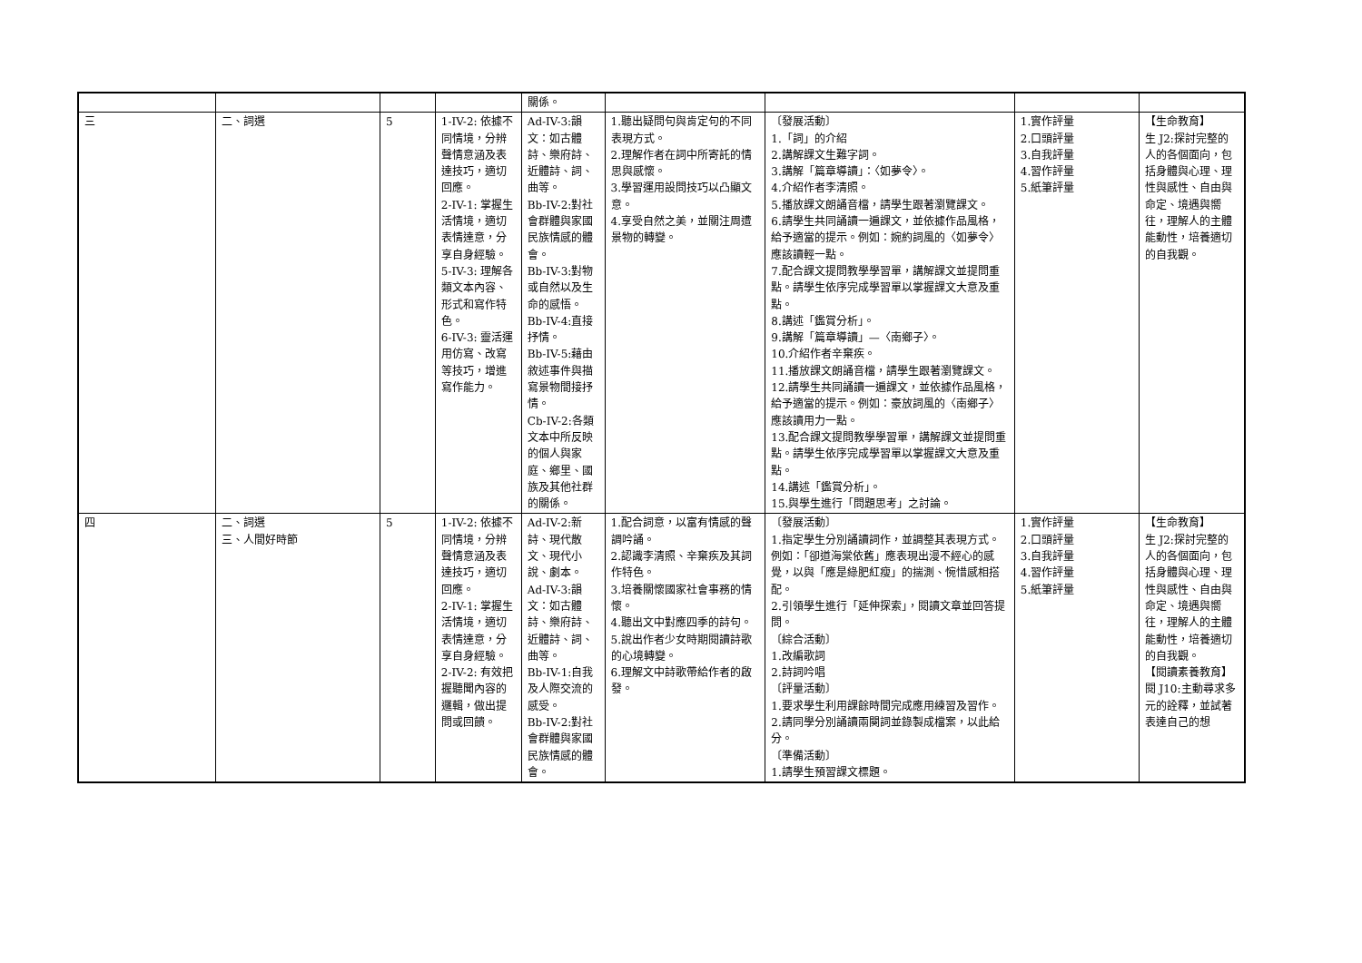| | | | | 關係。 | | | | |
| 三 | 二、詞選 | 5 | 1-IV-2: 依據不同情境，分辨聲情意涵及表達技巧，適切回應。 2-IV-1: 掌握生活情境，適切表情達意，分享自身經驗。 5-IV-3: 理解各類文本內容、形式和寫作特色。 6-IV-3: 靈活運用仿寫、改寫等技巧，增進寫作能力。 | Ad-IV-3:韻文：如古體詩、樂府詩、近體詩、詞、曲等。 Bb-IV-2:對社會群體與家國民族情感的體會。 Bb-IV-3:對物或自然以及生命的感悟。 Bb-IV-4:直接抒情。 Bb-IV-5:藉由敘述事件與描寫景物間接抒情。 Cb-IV-2:各類文本中所反映的個人與家庭、鄉里、國族及其他社群的關係。 | 1.聽出疑問句與肯定句的不同表現方式。 2.理解作者在詞中所寄託的情思與感懷。 3.學習運用設問技巧以凸顯文意。 4.享受自然之美，並關注周遭景物的轉變。 | 〔發展活動〕 1.「詞」的介紹 2.講解課文生難字詞。 3.講解「篇章導讀」：〈如夢令〉。 4.介紹作者李清照。 5.播放課文朗誦音檔，請學生跟著瀏覽課文。 6.請學生共同誦讀一遍課文，並依據作品風格，給予適當的提示。例如：婉約詞風的〈如夢令〉應該讀輕一點。 7.配合課文提問教學學習單，講解課文並提問重點。請學生依序完成學習單以掌握課文大意及重點。 8.講述「鑑賞分析」。 9.講解「篇章導讀」—〈南鄉子〉。 10.介紹作者辛棄疾。 11.播放課文朗誦音檔，請學生跟著瀏覽課文。 12.請學生共同誦讀一遍課文，並依據作品風格，給予適當的提示。例如：豪放詞風的〈南鄉子〉應該讀用力一點。 13.配合課文提問教學學習單，講解課文並提問重點。請學生依序完成學習單以掌握課文大意及重點。 14.講述「鑑賞分析」。 15.與學生進行「問題思考」之討論。 | 1.實作評量 2.口頭評量 3.自我評量 4.習作評量 5.紙筆評量 | 【生命教育】 生 J2:探討完整的人的各個面向，包括身體與心理、理性與感性、自由與命定、境遇與嚮往，理解人的主體能動性，培養適切的自我觀。 |
| 四 | 二、詞選 三、人間好時節 | 5 | 1-IV-2: 依據不同情境，分辨聲情意涵及表達技巧，適切回應。 2-IV-1: 掌握生活情境，適切表情達意，分享自身經驗。 2-IV-2: 有效把握聽聞內容的邏輯，做出提問或回饋。 | Ad-IV-2:新詩、現代散文、現代小說、劇本。 Ad-IV-3:韻文：如古體詩、樂府詩、近體詩、詞、曲等。 Bb-IV-1:自我及人際交流的感受。 Bb-IV-2:對社會群體與家國民族情感的體會。 | 1.配合詞意，以富有情感的聲調吟誦。 2.認識李清照、辛棄疾及其詞作特色。 3.培養關懷國家社會事務的情懷。 4.聽出文中對應四季的詩句。 5.說出作者少女時期閱讀詩歌的心境轉變。 6.理解文中詩歌帶給作者的啟發。 | 〔發展活動〕 1.指定學生分別誦讀詞作，並調整其表現方式。例如：「卻道海棠依舊」應表現出漫不經心的感覺，以與「應是綠肥紅瘦」的揣測、惋惜感相搭配。 2.引領學生進行「延伸探索」，閱讀文章並回答提問。 〔綜合活動〕 1.改編歌詞 2.詩詞吟唱 〔評量活動〕 1.要求學生利用課餘時間完成應用練習及習作。 2.請同學分別誦讀兩闋詞並錄製成檔案，以此給分。 〔準備活動〕 1.請學生預習課文標題。 | 1.實作評量 2.口頭評量 3.自我評量 4.習作評量 5.紙筆評量 | 【生命教育】 生 J2:探討完整的人的各個面向，包括身體與心理、理性與感性、自由與命定、境遇與嚮往，理解人的主體能動性，培養適切的自我觀。 【閱讀素養教育】 閱 J10:主動尋求多元的詮釋，並試著表達自己的想 |